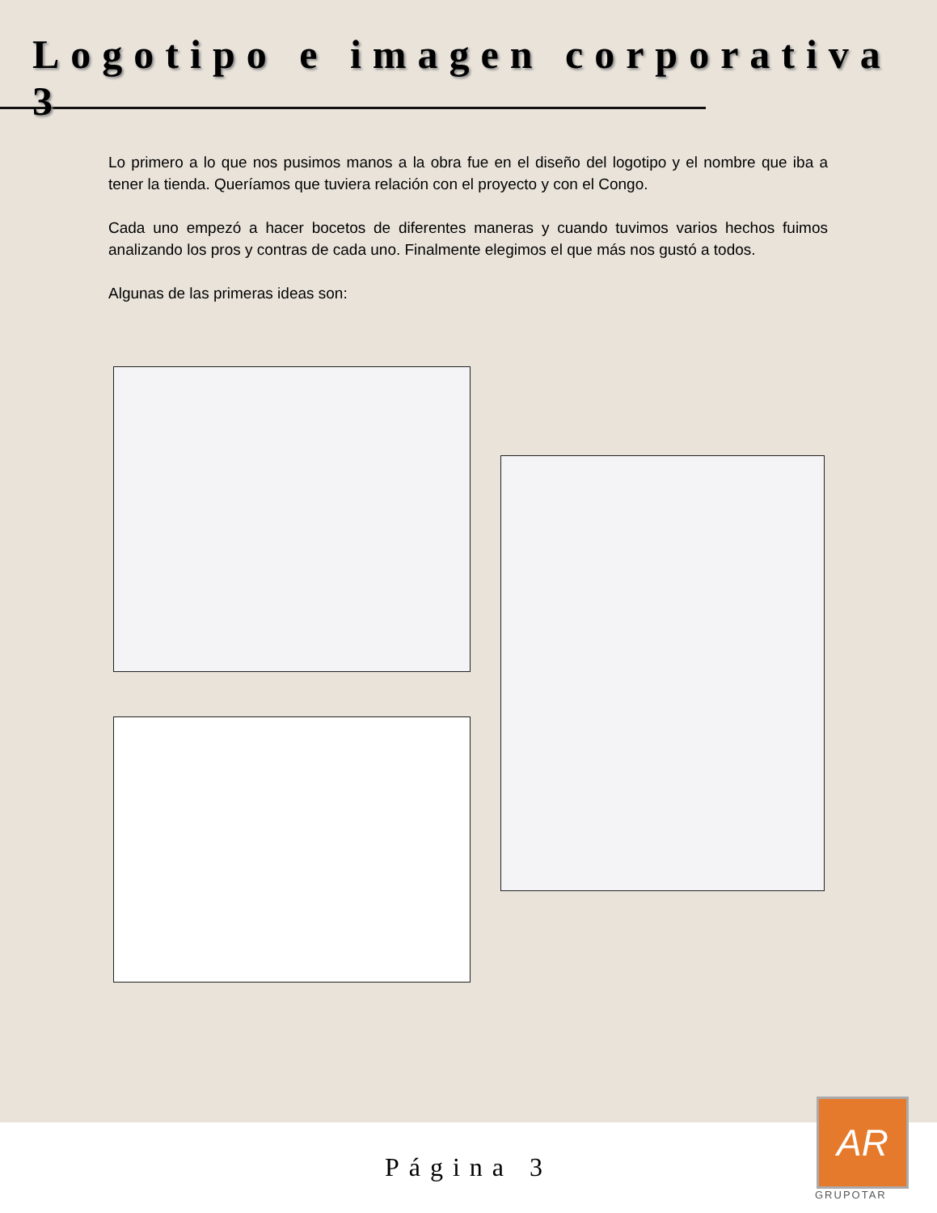Logotipo e imagen corporativa 3
Lo primero a lo que nos pusimos manos a la obra fue en el diseño del logotipo y el nombre que iba a tener la tienda. Queríamos que tuviera relación con el proyecto y con el Congo.
Cada uno empezó a hacer bocetos de diferentes maneras y cuando tuvimos varios hechos fuimos analizando los pros y contras de cada uno. Finalmente elegimos el que más nos gustó a todos.
Algunas de las primeras ideas son:
Página 3
AR
GRUPOTAR